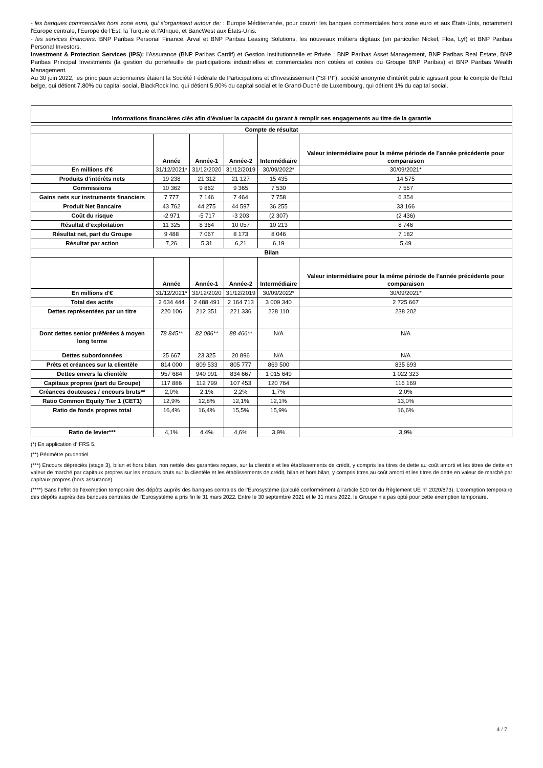- les banques commerciales hors zone euro, qui s'organisent autour de: : Europe Méditerranée, pour couvrir les banques commerciales hors zone euro et aux États-Unis, notamment l'Europe centrale, l'Europe de l'Est, la Turquie et l'Afrique, et BancWest aux États-Unis.
- les services financiers: BNP Paribas Personal Finance, Arval et BNP Paribas Leasing Solutions, les nouveaux métiers digitaux (en particulier Nickel, Floa, Lyf) et BNP Paribas Personal Investors.
Investment & Protection Services (IPS): l'Assurance (BNP Paribas Cardif) et Gestion Institutionnelle et Privée : BNP Paribas Asset Management, BNP Paribas Real Estate, BNP Paribas Principal Investments (la gestion du portefeuille de participations industrielles et commerciales non cotées et cotées du Groupe BNP Paribas) et BNP Paribas Wealth Management.
Au 30 juin 2022, les principaux actionnaires étaient la Société Fédérale de Participations et d'Investissement ("SFPI"), société anonyme d'intérêt public agissant pour le compte de l'Etat belge, qui détient 7,80% du capital social, BlackRock Inc. qui détient 5,90% du capital social et le Grand-Duché de Luxembourg, qui détient 1% du capital social.
Informations financières clés afin d'évaluer la capacité du garant à remplir ses engagements au titre de la garantie
| Compte de résultat | | | | | |
| --- | --- | --- | --- | --- | --- |
| | Année | Année-1 | Année-2 | Intermédiaire | Valeur intermédiaire pour la même période de l’année précédente pour comparaison |
| En millions d'€ | 31/12/2021* | 31/12/2020 | 31/12/2019 | 30/09/2022* | 30/09/2021* |
| Produits d’intérêts nets | 19 238 | 21 312 | 21 127 | 15 435 | 14 575 |
| Commissions | 10 362 | 9 862 | 9 365 | 7 530 | 7 557 |
| Gains nets sur instruments financiers | 7 777 | 7 146 | 7 464 | 7 758 | 6 354 |
| Produit Net Bancaire | 43 762 | 44 275 | 44 597 | 36 255 | 33 166 |
| Coût du risque | -2 971 | -5 717 | -3 203 | (2 307) | (2 436) |
| Résultat d’exploitation | 11 325 | 8 364 | 10 057 | 10 213 | 8 746 |
| Résultat net, part du Groupe | 9 488 | 7 067 | 8 173 | 8 046 | 7 182 |
| Résultat par action | 7,26 | 5,31 | 6,21 | 6,19 | 5,49 |
| Bilan | | | | | |
| | Année | Année-1 | Année-2 | Intermédiaire | Valeur intermédiaire pour la même période de l’année précédente pour comparaison |
| En millions d'€ | 31/12/2021* | 31/12/2020 | 31/12/2019 | 30/09/2022* | 30/09/2021* |
| Total des actifs | 2 634 444 | 2 488 491 | 2 164 713 | 3 009 340 | 2 725 667 |
| Dettes représentées par un titre | 220 106 | 212 351 | 221 336 | 228 110 | 238 202 |
| Dont dettes senior préférées à moyen long terme | 78 845** | 82 086** | 88 466** | N/A | N/A |
| Dettes subordonnées | 25 667 | 23 325 | 20 896 | N/A | N/A |
| Prêts et créances sur la clientèle | 814 000 | 809 533 | 805 777 | 869 500 | 835 693 |
| Dettes envers la clientèle | 957 684 | 940 991 | 834 667 | 1 015 649 | 1 022 323 |
| Capitaux propres (part du Groupe) | 117 886 | 112 799 | 107 453 | 120 764 | 116 169 |
| Créances douteuses / encours bruts** | 2,0% | 2,1% | 2,2% | 1,7% | 2,0% |
| Ratio Common Equity Tier 1 (CET1) | 12,9% | 12,8% | 12,1% | 12,1% | 13,0% |
| Ratio de fonds propres total | 16,4% | 16,4% | 15,5% | 15,9% | 16,6% |
| Ratio de levier*** | 4,1% | 4,4% | 4,6% | 3,9% | 3,9% |
(*) En application d’IFRS 5.
(**) Périmètre prudentiel
(***) Encours dépréciés (stage 3), bilan et hors bilan, non nettés des garanties reçues, sur la clientèle et les établissements de crédit, y compris les titres de dette au coût amorti et les titres de dette en valeur de marché par capitaux propres sur les encours bruts sur la clientèle et les établissements de crédit, bilan et hors bilan, y compris titres au coût amorti et les titres de dette en valeur de marché par capitaux propres (hors assurance).
(****) Sans l’effet de l’exemption temporaire des dépôts auprès des banques centrales de l’Eurosystème (calculé conformément à l’article 500 ter du Règlement UE n° 2020/873). L’exemption temporaire des dépôts auprès des banques centrales de l’Eurosystème a pris fin le 31 mars 2022. Entre le 30 septembre 2021 et le 31 mars 2022, le Groupe n’a pas opté pour cette exemption temporaire.
4 / 7